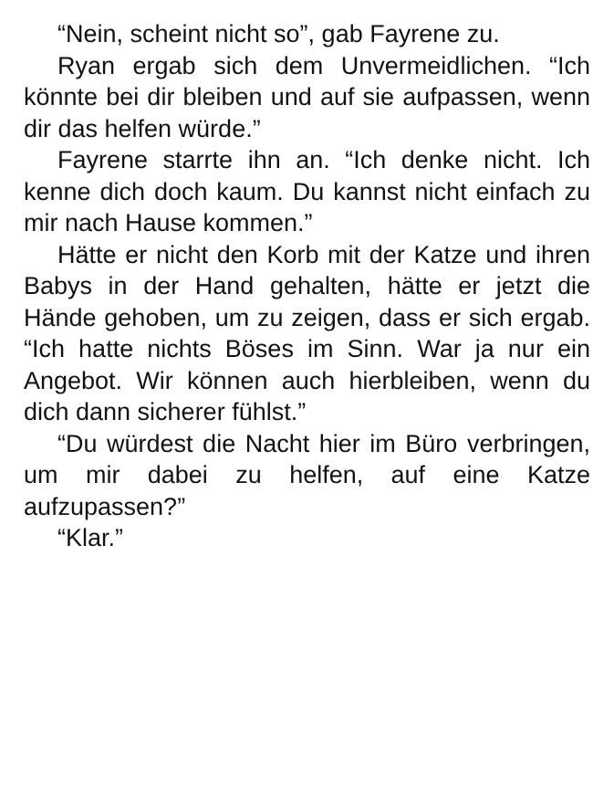“Nein, scheint nicht so”, gab Fayrene zu.
Ryan ergab sich dem Unvermeidlichen. “Ich könnte bei dir bleiben und auf sie aufpassen, wenn dir das helfen würde.”
Fayrene starrte ihn an. “Ich denke nicht. Ich kenne dich doch kaum. Du kannst nicht einfach zu mir nach Hause kommen.”
Hätte er nicht den Korb mit der Katze und ihren Babys in der Hand gehalten, hätte er jetzt die Hände gehoben, um zu zeigen, dass er sich ergab. “Ich hatte nichts Böses im Sinn. War ja nur ein Angebot. Wir können auch hierbleiben, wenn du dich dann sicherer fühlst.”
“Du würdest die Nacht hier im Büro verbringen, um mir dabei zu helfen, auf eine Katze aufzupassen?”
“Klar.”